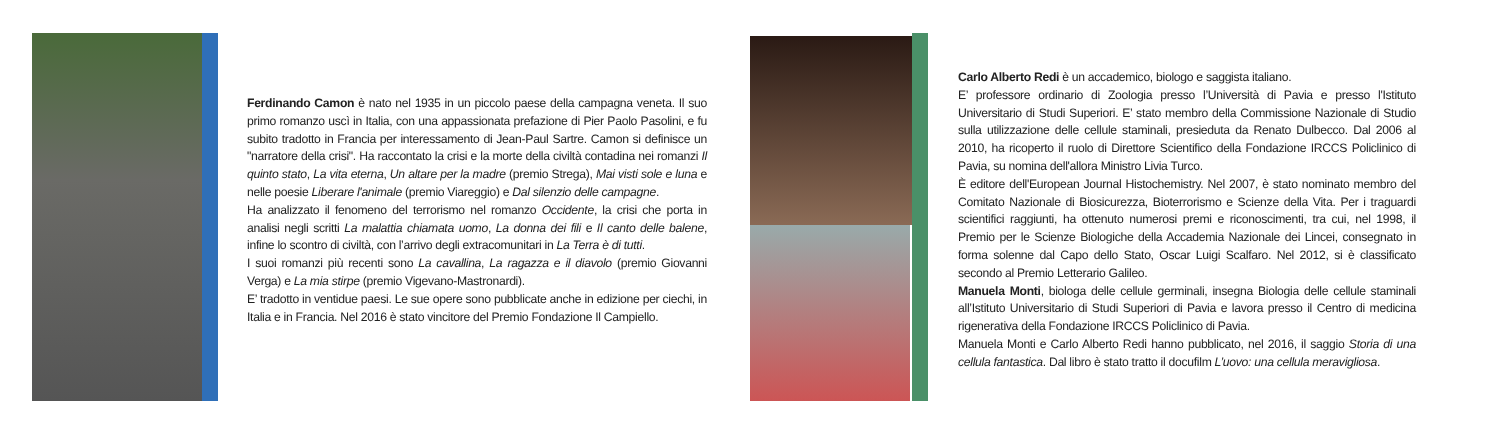Ferdinando Camon è nato nel 1935 in un piccolo paese della campagna veneta. Il suo primo romanzo uscì in Italia, con una appassionata prefazione di Pier Paolo Pasolini, e fu subito tradotto in Francia per interessamento di Jean-Paul Sartre. Camon si definisce un "narratore della crisi". Ha raccontato la crisi e la morte della civiltà contadina nei romanzi Il quinto stato, La vita eterna, Un altare per la madre (premio Strega), Mai visti sole e luna e nelle poesie Liberare l'animale (premio Viareggio) e Dal silenzio delle campagne.
Ha analizzato il fenomeno del terrorismo nel romanzo Occidente, la crisi che porta in analisi negli scritti La malattia chiamata uomo, La donna dei fili e Il canto delle balene, infine lo scontro di civiltà, con l’arrivo degli extracomunitari in La Terra è di tutti.
I suoi romanzi più recenti sono La cavallina, La ragazza e il diavolo (premio Giovanni Verga) e La mia stirpe (premio Vigevano-Mastronardi).
E’ tradotto in ventidue paesi. Le sue opere sono pubblicate anche in edizione per ciechi, in Italia e in Francia. Nel 2016 è stato vincitore del Premio Fondazione Il Campiello.
Carlo Alberto Redi è un accademico, biologo e saggista italiano.
E’ professore ordinario di Zoologia presso l’Università di Pavia e presso l'Istituto Universitario di Studi Superiori. E’ stato membro della Commissione Nazionale di Studio sulla utilizzazione delle cellule staminali, presieduta da Renato Dulbecco. Dal 2006 al 2010, ha ricoperto il ruolo di Direttore Scientifico della Fondazione IRCCS Policlinico di Pavia, su nomina dell'allora Ministro Livia Turco.
È editore dell'European Journal Histochemistry. Nel 2007, è stato nominato membro del Comitato Nazionale di Biosicurezza, Bioterrorismo e Scienze della Vita. Per i traguardi scientifici raggiunti, ha ottenuto numerosi premi e riconoscimenti, tra cui, nel 1998, il Premio per le Scienze Biologiche della Accademia Nazionale dei Lincei, consegnato in forma solenne dal Capo dello Stato, Oscar Luigi Scalfaro. Nel 2012, si è classificato secondo al Premio Letterario Galileo.
Manuela Monti, biologa delle cellule germinali, insegna Biologia delle cellule staminali all’Istituto Universitario di Studi Superiori di Pavia e lavora presso il Centro di medicina rigenerativa della Fondazione IRCCS Policlinico di Pavia.
Manuela Monti e Carlo Alberto Redi hanno pubblicato, nel 2016, il saggio Storia di una cellula fantastica. Dal libro è stato tratto il docufilm L’uovo: una cellula meravigliosa.